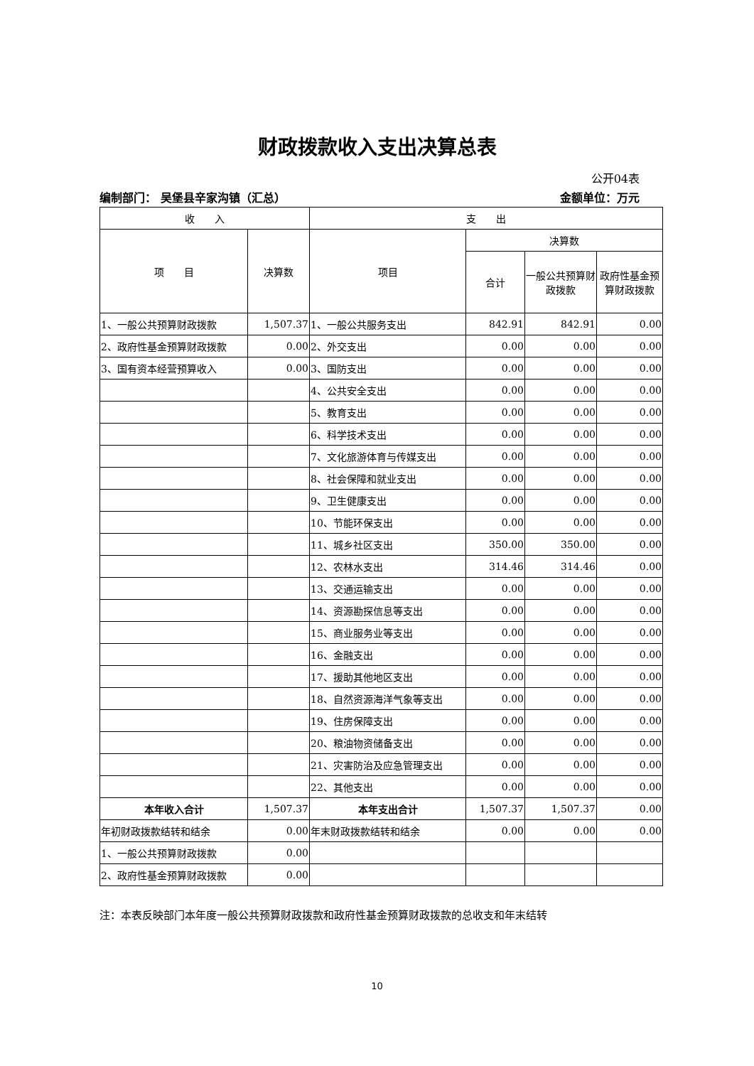财政拨款收入支出决算总表
公开04表
编制部门： 吴堡县辛家沟镇（汇总） 金额单位：万元
| 收 入 | | 支 出 | | | |
| --- | --- | --- | --- | --- | --- |
| 项 目 | 决算数 | 项目 | 决算数 | | |
| | | | 合计 | 一般公共预算财政拨款 | 政府性基金预算财政拨款 |
| 1、一般公共预算财政拨款 | 1,507.37 | 1、一般公共服务支出 | 842.91 | 842.91 | 0.00 |
| 2、政府性基金预算财政拨款 | 0.00 | 2、外交支出 | 0.00 | 0.00 | 0.00 |
| 3、国有资本经营预算收入 | 0.00 | 3、国防支出 | 0.00 | 0.00 | 0.00 |
| | | 4、公共安全支出 | 0.00 | 0.00 | 0.00 |
| | | 5、教育支出 | 0.00 | 0.00 | 0.00 |
| | | 6、科学技术支出 | 0.00 | 0.00 | 0.00 |
| | | 7、文化旅游体育与传媒支出 | 0.00 | 0.00 | 0.00 |
| | | 8、社会保障和就业支出 | 0.00 | 0.00 | 0.00 |
| | | 9、卫生健康支出 | 0.00 | 0.00 | 0.00 |
| | | 10、节能环保支出 | 0.00 | 0.00 | 0.00 |
| | | 11、城乡社区支出 | 350.00 | 350.00 | 0.00 |
| | | 12、农林水支出 | 314.46 | 314.46 | 0.00 |
| | | 13、交通运输支出 | 0.00 | 0.00 | 0.00 |
| | | 14、资源勘探信息等支出 | 0.00 | 0.00 | 0.00 |
| | | 15、商业服务业等支出 | 0.00 | 0.00 | 0.00 |
| | | 16、金融支出 | 0.00 | 0.00 | 0.00 |
| | | 17、援助其他地区支出 | 0.00 | 0.00 | 0.00 |
| | | 18、自然资源海洋气象等支出 | 0.00 | 0.00 | 0.00 |
| | | 19、住房保障支出 | 0.00 | 0.00 | 0.00 |
| | | 20、粮油物资储备支出 | 0.00 | 0.00 | 0.00 |
| | | 21、灾害防治及应急管理支出 | 0.00 | 0.00 | 0.00 |
| | | 22、其他支出 | 0.00 | 0.00 | 0.00 |
| 本年收入合计 | 1,507.37 | 本年支出合计 | 1,507.37 | 1,507.37 | 0.00 |
| 年初财政拨款结转和结余 | 0.00 | 年末财政拨款结转和结余 | 0.00 | 0.00 | 0.00 |
| 1、一般公共预算财政拨款 | 0.00 | | | | |
| 2、政府性基金预算财政拨款 | 0.00 | | | | |
注：本表反映部门本年度一般公共预算财政拨款和政府性基金预算财政拨款的总收支和年末结转
10